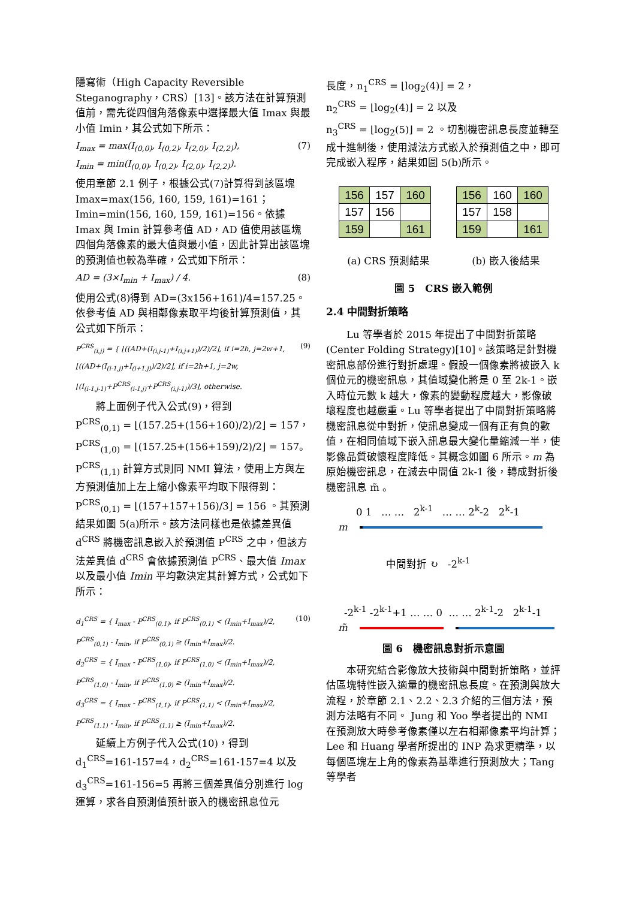隱寫術（High Capacity Reversible Steganography，CRS）[13]。該方法在計算預測值前，需先從四個角落像素中選擇最大值 Imax 與最小值 Imin，其公式如下所示：
I<sub>max</sub> = max(I<sub>(0,0)</sub>, I<sub>(0,2)</sub>, I<sub>(2,0)</sub>, I<sub>(2,2)</sub>),
I<sub>min</sub> = min(I<sub>(0,0)</sub>, I<sub>(0,2)</sub>, I<sub>(2,0)</sub>, I<sub>(2,2)</sub>).
(7)
使用章節 2.1 例子，根據公式(7)計算得到該區塊 Imax=max(156, 160, 159, 161)=161；Imin=min(156, 160, 159, 161)=156。依據 Imax 與 Imin 計算參考值 AD，AD 值使用該區塊四個角落像素的最大值與最小值，因此計算出該區塊的預測值也較為準確，公式如下所示：
AD = (3×I<sub>min</sub> + I<sub>max</sub>) / 4. (8)
使用公式(8)得到 AD=(3x156+161)/4=157.25。依參考值 AD 與相鄰像素取平均後計算預測值，其公式如下所示：
P<sup>CRS</sup><sub>(i,j)</sub> = { ⌊((AD+(I<sub>(i,j-1)</sub>+I<sub>(i,j+1)</sub>)/2)/2⌋, if i=2h, j=2w+1,
⌊((AD+(I<sub>(i-1,j)</sub>+I<sub>(i+1,j)</sub>)/2)/2⌋, if i=2h+1, j=2w,
⌊(I<sub>(i-1,j-1)</sub>+P<sup>CRS</sup><sub>(i-1,j)</sub>+P<sup>CRS</sup><sub>(i,j-1)</sub>)/3⌋, otherwise.
(9)
　　將上面例子代入公式(9)，得到
P<sup>CRS</sup><sub>(0,1)</sub> = ⌊(157.25+(156+160)/2)/2⌋ = 157，
P<sup>CRS</sup><sub>(1,0)</sub> = ⌊(157.25+(156+159)/2)/2⌋ = 157。
P<sup>CRS</sup><sub>(1,1)</sub> 計算方式則同 NMI 算法，使用上方與左方預測值加上左上縮小像素平均取下限得到：P<sup>CRS</sup><sub>(0,1)</sub> = ⌊(157+157+156)/3⌋ = 156 。其預測結果如圖 5(a)所示。該方法同樣也是依據差異值 d<sup>CRS</sup> 將機密訊息嵌入於預測值 P<sup>CRS</sup> 之中，但該方法差異值 d<sup>CRS</sup> 會依據預測值 P<sup>CRS</sup>、最大值 Imax 以及最小值 Imin 平均數決定其計算方式，公式如下所示：
d<sub>1</sub><sup>CRS</sup> = { I<sub>max</sub> - P<sup>CRS</sup><sub>(0,1)</sub>, if P<sup>CRS</sup><sub>(0,1)</sub> < (I<sub>min</sub>+I<sub>max</sub>)/2,
P<sup>CRS</sup><sub>(0,1)</sub> - I<sub>min</sub>, if P<sup>CRS</sup><sub>(0,1)</sub> ≥ (I<sub>min</sub>+I<sub>max</sub>)/2.
d<sub>2</sub><sup>CRS</sup> = { I<sub>max</sub> - P<sup>CRS</sup><sub>(1,0)</sub>, if P<sup>CRS</sup><sub>(1,0)</sub> < (I<sub>min</sub>+I<sub>max</sub>)/2,
P<sup>CRS</sup><sub>(1,0)</sub> - I<sub>min</sub>, if P<sup>CRS</sup><sub>(1,0)</sub> ≥ (I<sub>min</sub>+I<sub>max</sub>)/2.
d<sub>3</sub><sup>CRS</sup> = { I<sub>max</sub> - P<sup>CRS</sup><sub>(1,1)</sub>, if P<sup>CRS</sup><sub>(1,1)</sub> < (I<sub>min</sub>+I<sub>max</sub>)/2,
P<sup>CRS</sup><sub>(1,1)</sub> - I<sub>min</sub>, if P<sup>CRS</sup><sub>(1,1)</sub> ≥ (I<sub>min</sub>+I<sub>max</sub>)/2.
(10)
　　延續上方例子代入公式(10)，得到 d<sub>1</sub><sup>CRS</sup>=161-157=4，d<sub>2</sub><sup>CRS</sup>=161-157=4 以及 d<sub>3</sub><sup>CRS</sup>=161-156=5 再將三個差異值分別進行 log 運算，求各自預測值預計嵌入的機密訊息位元
長度，n<sub>1</sub><sup>CRS</sup> = ⌊log<sub>2</sub>(4)⌋ = 2，
n<sub>2</sub><sup>CRS</sup> = ⌊log<sub>2</sub>(4)⌋ = 2 以及
n<sub>3</sub><sup>CRS</sup> = ⌊log<sub>2</sub>(5)⌋ = 2 。切割機密訊息長度並轉至成十進制後，使用減法方式嵌入於預測值之中，即可完成嵌入程序，結果如圖 5(b)所示。
| 156 | 157 | 160 |
| 157 | 156 | |
| 159 | | 161 |
| 156 | 160 | 160 |
| 157 | 158 | |
| 159 | | 161 |
(a) CRS 預測結果 (b) 嵌入後結果
圖 5　CRS 嵌入範例
2.4 中間對折策略
　　Lu 等學者於 2015 年提出了中間對折策略(Center Folding Strategy)[10]。該策略是針對機密訊息部份進行對折處理。假設一個像素將被嵌入 k 個位元的機密訊息，其值域變化將是 0 至 2k-1。嵌入時位元數 k 越大，像素的變動程度越大，影像破壞程度也越嚴重。Lu 等學者提出了中間對折策略將機密訊息從中對折，使訊息變成一個有正有負的數值，在相同值域下嵌入訊息最大變化量縮減一半，使影像品質破懷程度降低。其概念如圖 6 所示。m 為原始機密訊息，在減去中間值 2k-1 後，轉成對折後機密訊息 m̃ 。
0 1 … … 2<sup>k-1</sup> … … 2<sup>k</sup>-2 2<sup>k</sup>-1
m
中間對折 ↻ -2<sup>k-1</sup>
-2<sup>k-1</sup> -2<sup>k-1</sup>+1 … … 0 … … 2<sup>k-1</sup>-2 2<sup>k-1</sup>-1
m̃
圖 6　機密訊息對折示意圖
　　本研究結合影像放大技術與中間對折策略，並評估區塊特性嵌入適量的機密訊息長度。在預測與放大流程，於章節 2.1、2.2、2.3 介紹的三個方法，預測方法略有不同。 Jung 和 Yoo 學者提出的 NMI 在預測放大時參考像素僅以左右相鄰像素平均計算；Lee 和 Huang 學者所提出的 INP 為求更精準，以每個區塊左上角的像素為基準進行預測放大；Tang 等學者